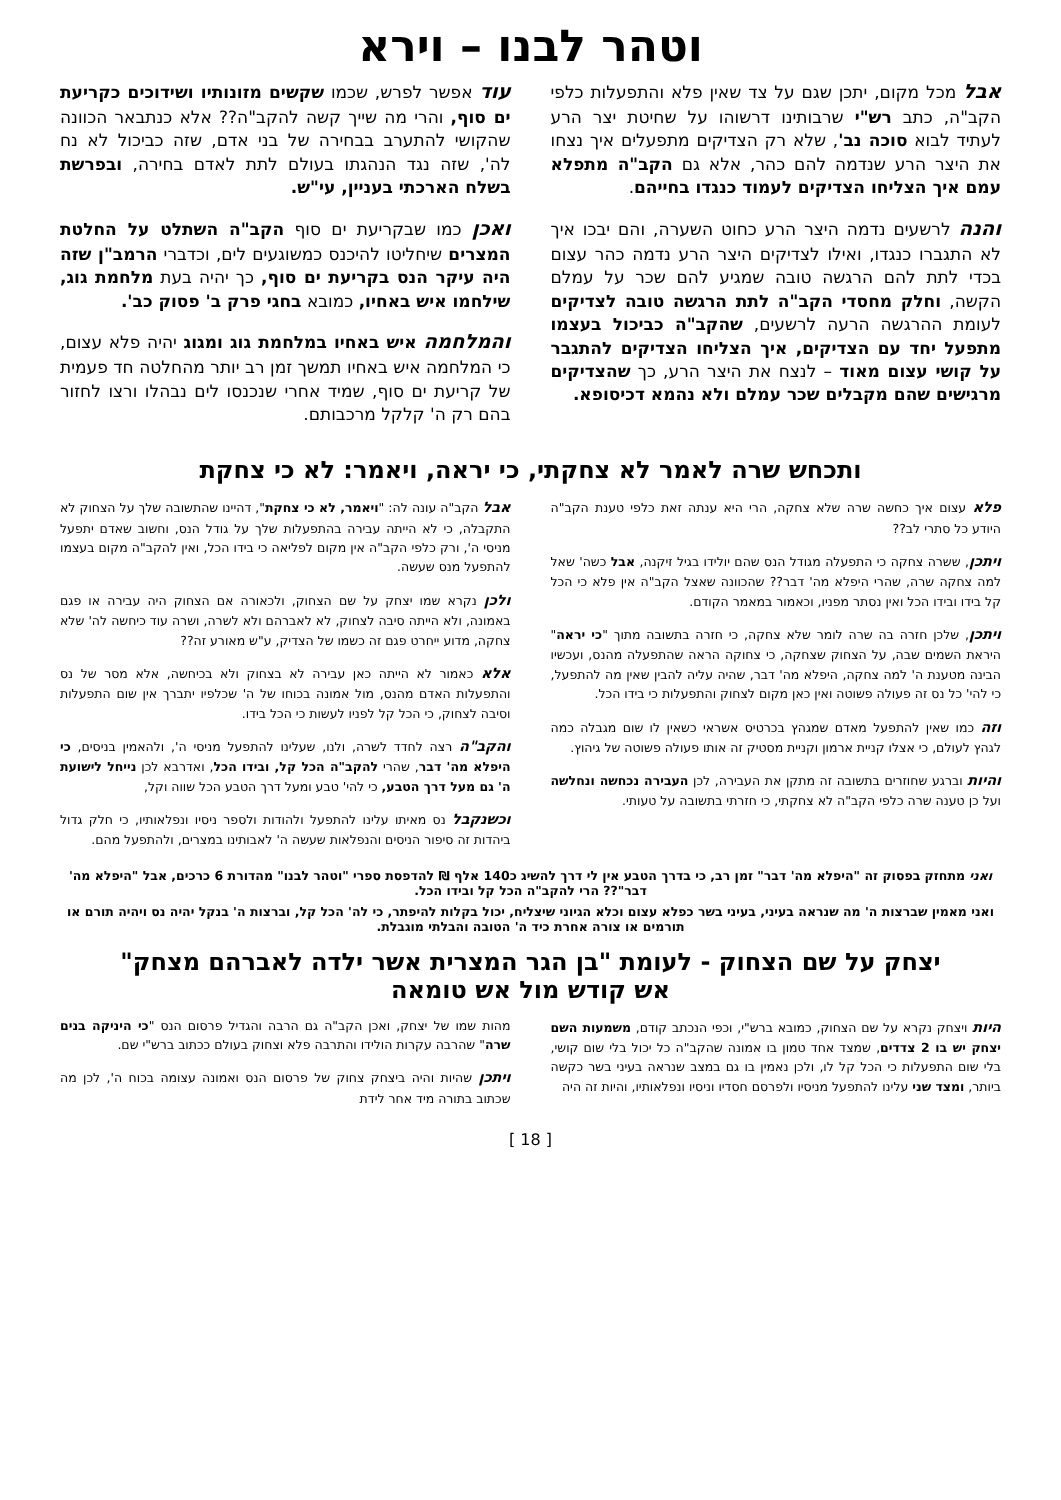וטהר לבנו – וירא
אבל מכל מקום, יתכן שגם על צד שאין פלא והתפעלות כלפי הקב"ה, כתב רש"י שרבותינו דרשוהו על שחיטת יצר הרע לעתיד לבוא סוכה נב', שלא רק הצדיקים מתפעלים איך נצחו את היצר הרע שנדמה להם כהר, אלא גם הקב"ה מתפלא עמם איך הצליחו הצדיקים לעמוד כנגדו בחייהם.
והנה לרשעים נדמה היצר הרע כחוט השערה, והם יבכו איך לא התגברו כנגדו, ואילו לצדיקים היצר הרע נדמה כהר עצום בכדי לתת להם הרגשה טובה שמגיע להם שכר על עמלם הקשה, וחלק מחסדי הקב"ה לתת הרגשה טובה לצדיקים לעומת ההרגשה הרעה לרשעים, שהקב"ה כביכול בעצמו מתפעל יחד עם הצדיקים, איך הצליחו הצדיקים להתגבר על קושי עצום מאוד – לנצח את היצר הרע, כך שהצדיקים מרגישים שהם מקבלים שכר עמלם ולא נהמא דכיסופא.
עוד אפשר לפרש, שכמו שקשים מזונותיו ושידוכים כקריעת ים סוף, והרי מה שייך קשה להקב"ה?? אלא כנתבאר הכוונה שהקושי להתערב בבחירה של בני אדם, שזה כביכול לא נח לה', שזה נגד הנהגתו בעולם לתת לאדם בחירה, ובפרשת בשלח הארכתי בעניין, עי"ש.
ואכן כמו שבקריעת ים סוף הקב"ה השתלט על החלטת המצרים שיחליטו להיכנס כמשוגעים לים, וכדברי הרמב"ן שזה היה עיקר הנס בקריעת ים סוף, כך יהיה בעת מלחמת גוג, שילחמו איש באחיו, כמובא בחגי פרק ב' פסוק כב'.
והמלחמה איש באחיו במלחמת גוג ומגוג יהיה פלא עצום, כי המלחמה איש באחיו תמשך זמן רב יותר מהחלטה חד פעמית של קריעת ים סוף, שמיד אחרי שנכנסו לים נבהלו ורצו לחזור בהם רק ה' קלקל מרכבותם.
ותכחש שרה לאמר לא צחקתי, כי יראה, ויאמר: לא כי צחקת
פלא עצום איך כחשה שרה שלא צחקה, הרי היא ענתה זאת כלפי טענת הקב"ה היודע כל סתרי לב??
ויתכן, ששרה צחקה כי התפעלה מגודל הנס שהם יולידו בגיל זיקנה, אבל כשה' שאל למה צחקה שרה, שהרי היפלא מה' דבר?? שהכוונה שאצל הקב"ה אין פלא כי הכל קל בידו ובידו הכל ואין נסתר מפניו, וכאמור במאמר הקודם.
ויתכן, שלכן חזרה בה שרה לומר שלא צחקה, כי חזרה בתשובה מתוך "כי יראה" היראת השמים שבה, על הצחוק שצחקה, כי צחוקה הראה שהתפעלה מהנס, ועכשיו הבינה מטענת ה' למה צחקה, היפלא מה' דבר, שהיה עליה להבין שאין מה להתפעל, כי להי' כל נס זה פעולה פשוטה ואין כאן מקום לצחוק והתפעלות כי בידו הכל.
וזה כמו שאין להתפעל מאדם שמגהץ בכרטיס אשראי כשאין לו שום מגבלה כמה לגהץ לעולם, כי אצלו קניית ארמון וקניית מסטיק זה אותו פעולה פשוטה של גיהוץ.
והיות וברגע שחוזרים בתשובה זה מתקן את העבירה, לכן העבירה נכחשה ונחלשה ועל כן טענה שרה כלפי הקב"ה לא צחקתי, כי חזרתי בתשובה על טעותי.
אבל הקב"ה עונה לה: "ויאמר, לא כי צחקת", דהיינו שהתשובה שלך על הצחוק לא התקבלה, כי לא הייתה עבירה בהתפעלות שלך על גודל הנס, וחשוב שאדם יתפעל מניסי ה', ורק כלפי הקב"ה אין מקום לפליאה כי בידו הכל, ואין להקב"ה מקום בעצמו להתפעל מנס שעשה.
ולכן נקרא שמו יצחק על שם הצחוק, ולכאורה אם הצחוק היה עבירה או פגם באמונה, ולא הייתה סיבה לצחוק, לא לאברהם ולא לשרה, ושרה עוד כיחשה לה' שלא צחקה, מדוע ייחרט פגם זה כשמו של הצדיק, ע"ש מאורע זה??
אלא כאמור לא הייתה כאן עבירה לא בצחוק ולא בכיחשה, אלא מסר של נס והתפעלות האדם מהנס, מול אמונה בכוחו של ה' שכלפיו יתברך אין שום התפעלות וסיבה לצחוק, כי הכל קל לפניו לעשות כי הכל בידו.
והקב"ה רצה לחדד לשרה, ולנו, שעלינו להתפעל מניסי ה', ולהאמין בניסים, כי היפלא מה' דבר, שהרי להקב"ה הכל קל, ובידו הכל, ואדרבא לכן נייחל לישועת ה' גם מעל דרך הטבע, כי להי' טבע ומעל דרך הטבע הכל שווה וקל,
וכשנקבל נס מאיתו עלינו להתפעל ולהודות ולספר ניסיו ונפלאותיו, כי חלק גדול ביהדות זה סיפור הניסים והנפלאות שעשה ה' לאבותינו במצרים, ולהתפעל מהם.
ואני מתחזק בפסוק זה "היפלא מה' דבר" זמן רב, כי בדרך הטבע אין לי דרך להשיג כ140 אלף ₪ להדפסת ספרי "וטהר לבנו" מהדורת 6 כרכים, אבל "היפלא מה' דבר"?? הרי להקב"ה הכל קל ובידו הכל.
ואני מאמין שברצות ה' מה שנראה בעיני, בעיני בשר כפלא עצום וכלא הגיוני שיצליח, יכול בקלות להיפתר, כי לה' הכל קל, וברצות ה' בנקל יהיה נס ויהיה תורם או תורמים או צורה אחרת כיד ה' הטובה והבלתי מוגבלת.
יצחק על שם הצחוק - לעומת "בן הגר המצרית אשר ילדה לאברהם מצחק"
אש קודש מול אש טומאה
היות ויצחק נקרא על שם הצחוק, כמובא ברש"י, וכפי הנכתב קודם, משמעות השם יצחק יש בו 2 צדדים, שמצד אחד טמון בו אמונה שהקב"ה כל יכול בלי שום קושי, בלי שום התפעלות כי הכל קל לו, ולכן נאמין בו גם במצב שנראה בעיני בשר כקשה ביותר, ומצד שני עלינו להתפעל מניסיו ולפרסם חסדיו וניסיו ונפלאותיו, והיות זה היה
מהות שמו של יצחק, ואכן הקב"ה גם הרבה והגדיל פרסום הנס "כי היניקה בנים שרה" שהרבה עקרות הולידו והתרבה פלא וצחוק בעולם ככתוב ברש"י שם.
ויתכן שהיות והיה ביצחק צחוק של פרסום הנס ואמונה עצומה בכוח ה', לכן מה שכתוב בתורה מיד אחר לידת
[ 18 ]